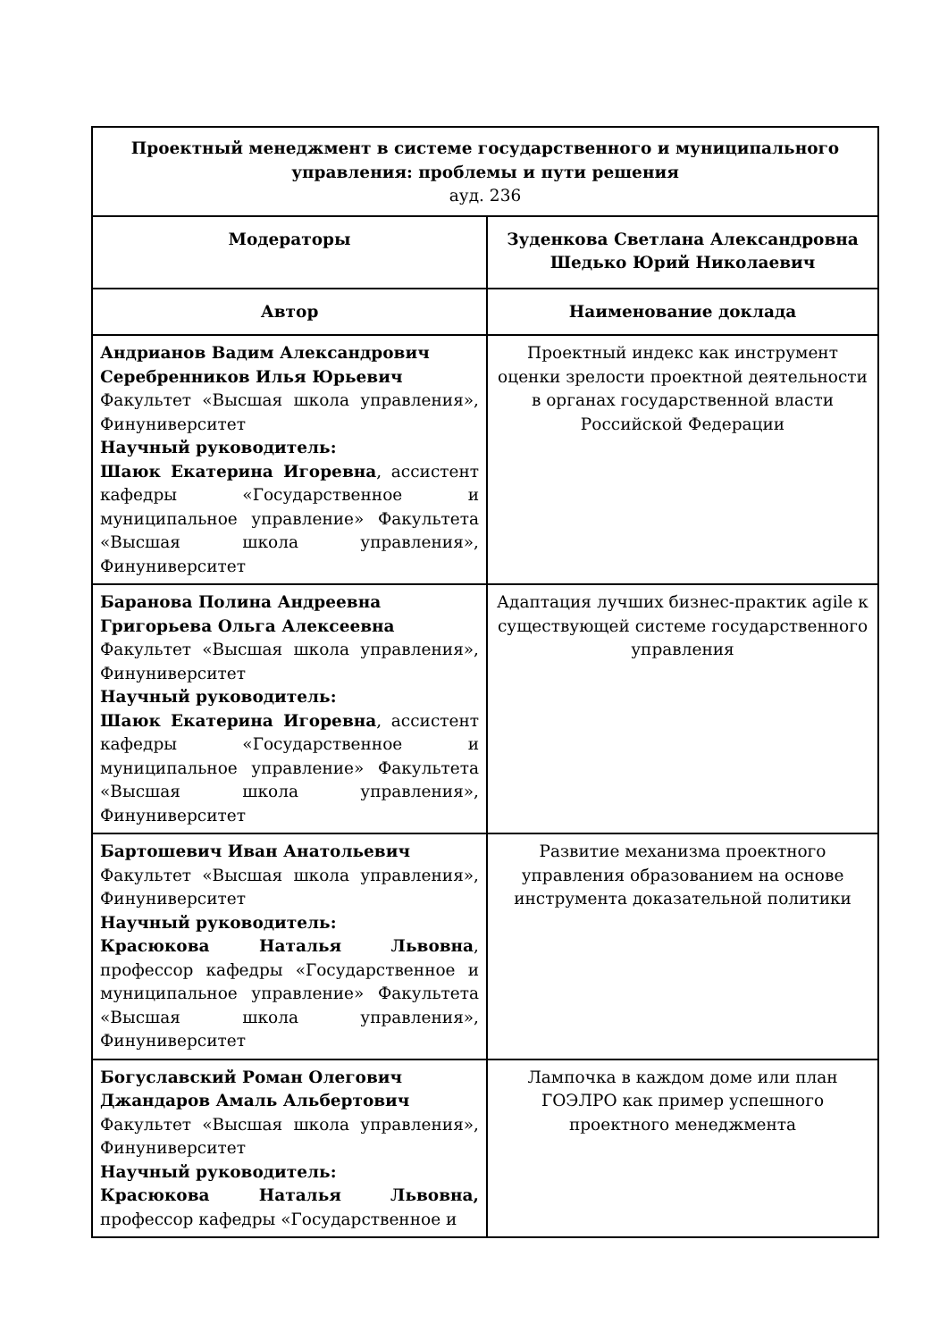| Проектный менеджмент в системе государственного и муниципального управления: проблемы и пути решения ауд. 236 | |
| Модераторы | Зуденкова Светлана Александровна Шедько Юрий Николаевич |
| Автор | Наименование доклада |
| Андрианов Вадим Александрович Серебренников Илья Юрьевич Факультет «Высшая школа управления», Финуниверситет Научный руководитель: Шаюк Екатерина Игоревна , ассистент кафедры «Государственное и муниципальное управление» Факультета «Высшая школа управления», Финуниверситет | Проектный индекс как инструмент оценки зрелости проектной деятельности в органах государственной власти Российской Федерации |
| Баранова Полина Андреевна Григорьева Ольга Алексеевна Факультет «Высшая школа управления», Финуниверситет Научный руководитель: Шаюк Екатерина Игоревна , ассистент кафедры «Государственное и муниципальное управление» Факультета «Высшая школа управления», Финуниверситет | Адаптация лучших бизнес-практик agile к существующей системе государственного управления |
| Бартошевич Иван Анатольевич Факультет «Высшая школа управления», Финуниверситет Научный руководитель: Красюкова Наталья Львовна , профессор кафедры «Государственное и муниципальное управление» Факультета «Высшая школа управления», Финуниверситет | Развитие механизма проектного управления образованием на основе инструмента доказательной политики |
| Богуславский Роман Олегович Джандаров Амаль Альбертович Факультет «Высшая школа управления», Финуниверситет Научный руководитель: Красюкова Наталья Львовна, профессор кафедры «Государственное и | Лампочка в каждом доме или план ГОЭЛРО как пример успешного проектного менеджмента |